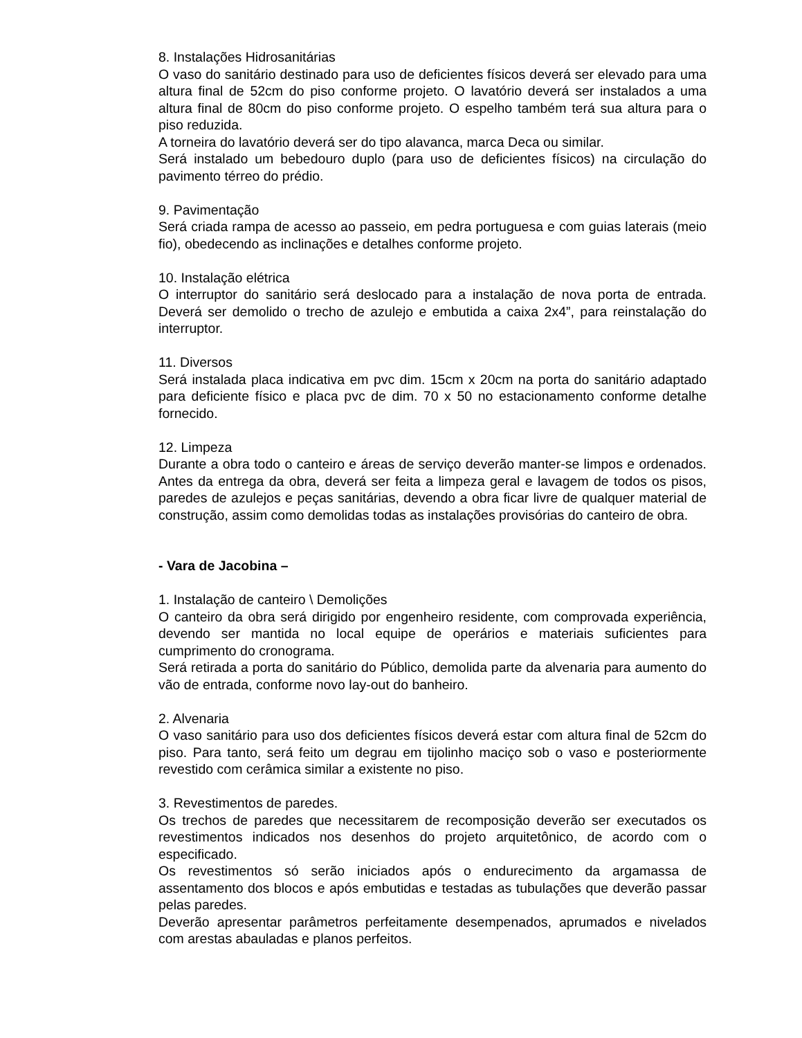8. Instalações Hidrosanitárias
O vaso do sanitário destinado para uso de deficientes físicos deverá ser elevado para uma altura final de 52cm do piso conforme projeto. O lavatório deverá ser instalados a uma altura final de 80cm do piso conforme projeto. O espelho também terá sua altura para o piso reduzida.
A torneira do lavatório deverá ser do tipo alavanca, marca Deca ou similar.
Será instalado um bebedouro duplo (para uso de deficientes físicos) na circulação do pavimento térreo do prédio.
9. Pavimentação
Será criada rampa de acesso ao passeio, em pedra portuguesa e com guias laterais (meio fio), obedecendo as inclinações e detalhes conforme projeto.
10. Instalação elétrica
O interruptor do sanitário será deslocado para a instalação de nova porta de entrada. Deverá ser demolido o trecho de azulejo e embutida a caixa 2x4”, para reinstalação do interruptor.
11. Diversos
Será instalada placa indicativa em pvc dim. 15cm x 20cm na porta do sanitário adaptado para deficiente físico e placa pvc de dim. 70 x 50 no estacionamento conforme detalhe fornecido.
12. Limpeza
Durante a obra todo o canteiro e áreas de serviço deverão manter-se limpos e ordenados. Antes da entrega da obra, deverá ser feita a limpeza geral e lavagem de todos os pisos, paredes de azulejos e peças sanitárias, devendo a obra ficar livre de qualquer material de construção, assim como demolidas todas as instalações provisórias do canteiro de obra.
- Vara de Jacobina –
1. Instalação de canteiro \ Demolições
O canteiro da obra será dirigido por engenheiro residente, com comprovada experiência, devendo ser mantida no local equipe de operários e materiais suficientes para cumprimento do cronograma.
Será retirada a porta do sanitário do Público, demolida parte da alvenaria para aumento do vão de entrada, conforme novo lay-out do banheiro.
2. Alvenaria
O vaso sanitário para uso dos deficientes físicos deverá estar com altura final de 52cm do piso. Para tanto, será feito um degrau em tijolinho maciço sob o vaso e posteriormente revestido com cerâmica similar a existente no piso.
3. Revestimentos de paredes.
Os trechos de paredes que necessitarem de recomposição deverão ser executados os revestimentos indicados nos desenhos do projeto arquitetônico, de acordo com o especificado.
Os revestimentos só serão iniciados após o endurecimento da argamassa de assentamento dos blocos e após embutidas e testadas as tubulações que deverão passar pelas paredes.
Deverão apresentar parâmetros perfeitamente desempenados, aprumados e nivelados com arestas abauladas e planos perfeitos.